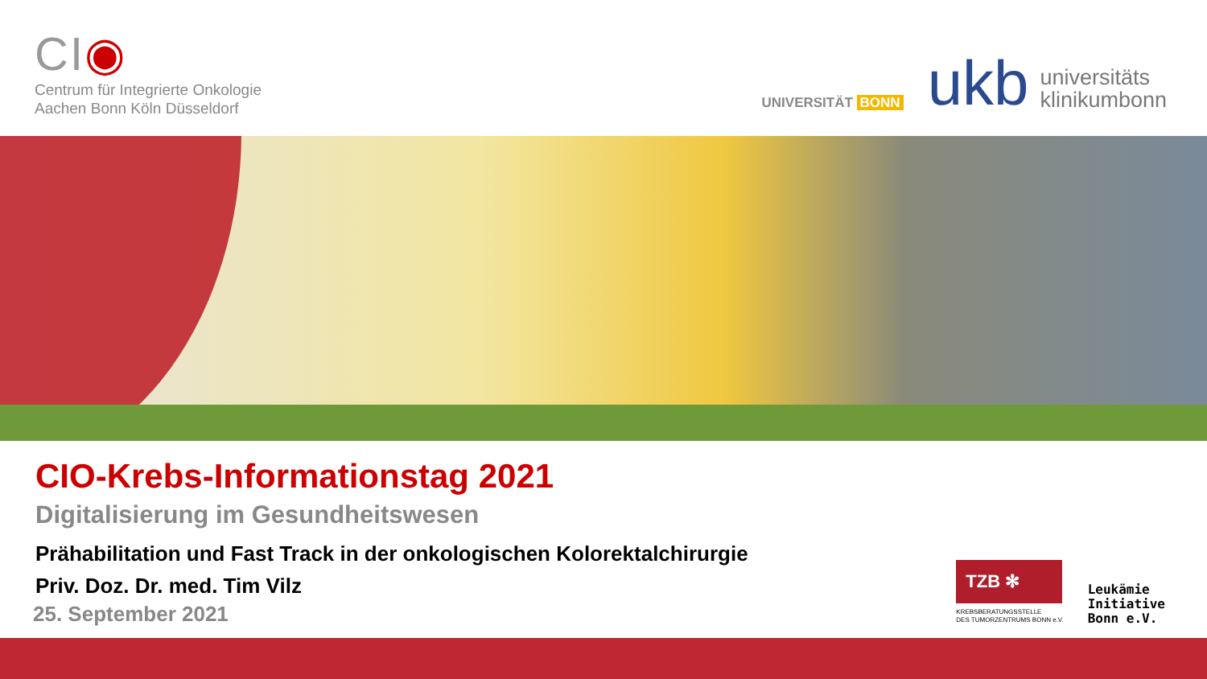CI◉
Centrum für Integrierte Onkologie
Aachen Bonn Köln Düsseldorf
UNIVERSITÄT BONN
ukb
universitäts
klinikumbonn
CIO-Krebs-Informationstag 2021
Digitalisierung im Gesundheitswesen
Prähabilitation und Fast Track in der onkologischen Kolorektalchirurgie
Priv. Doz. Dr. med. Tim Vilz
25. September 2021
TZB ✻
KREBSBERATUNGSSTELLE
DES TUMORZENTRUMS BONN e.V.
Leukämie
Initiative
Bonn e.V.